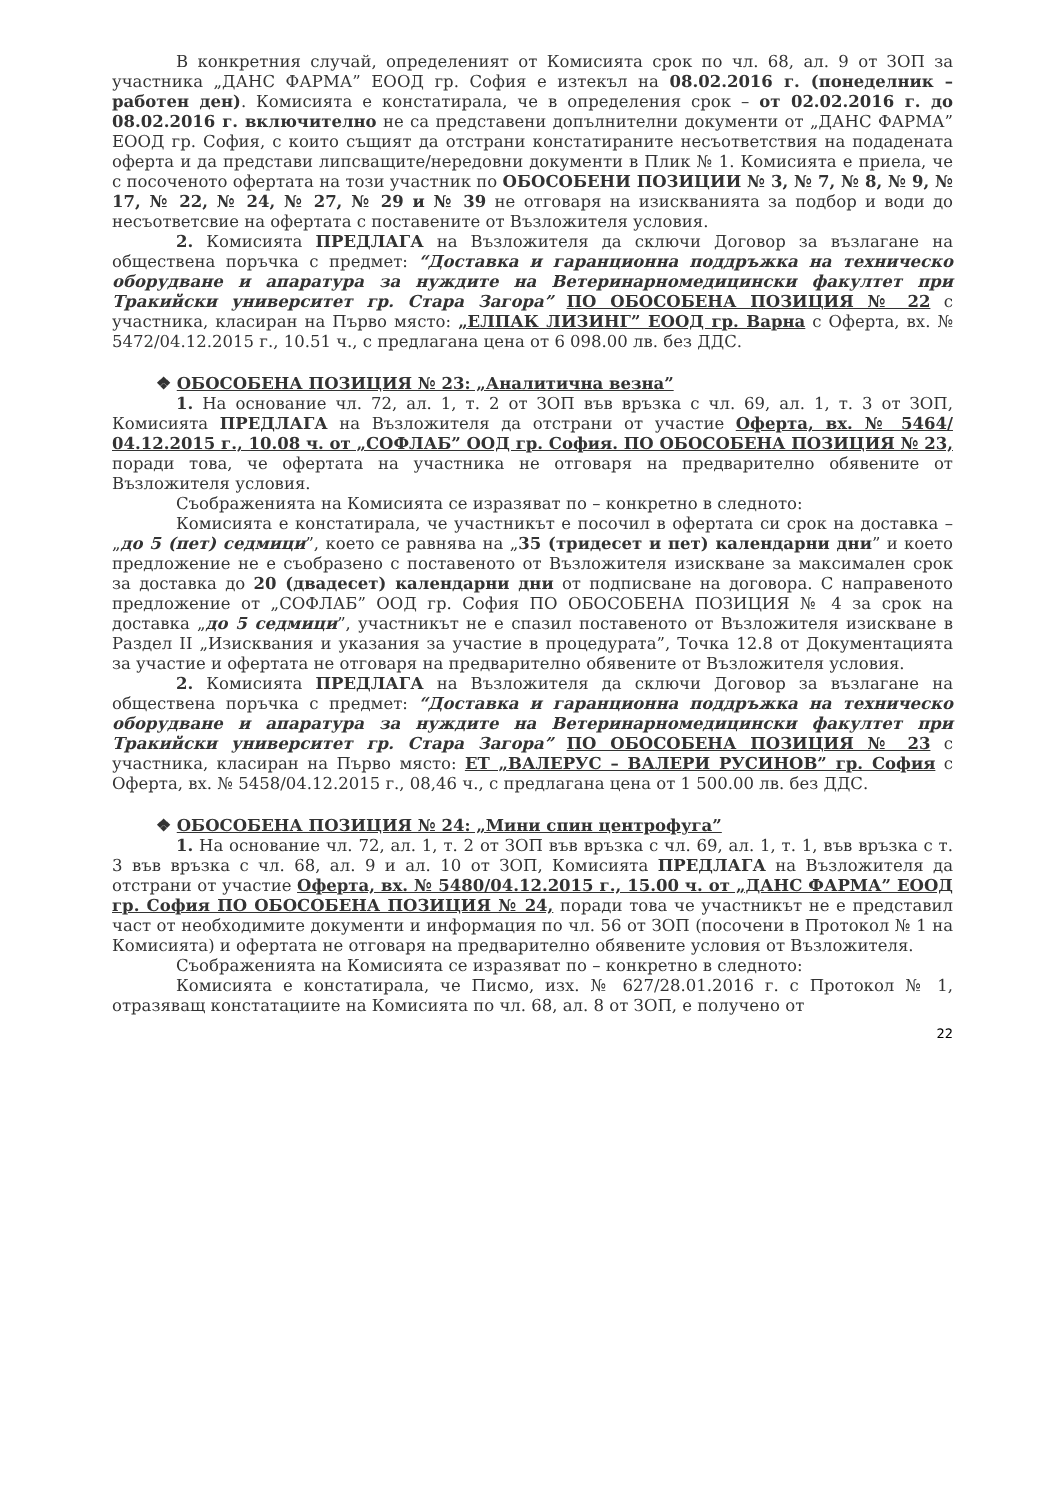В конкретния случай, определеният от Комисията срок по чл. 68, ал. 9 от ЗОП за участника „ДАНС ФАРМА” ЕООД гр. София е изтекъл на 08.02.2016 г. (понеделник – работен ден). Комисията е констатирала, че в определения срок – от 02.02.2016 г. до 08.02.2016 г. включително не са представени допълнителни документи от „ДАНС ФАРМА” ЕООД гр. София, с които същият да отстрани констатираните несъответствия на подадената оферта и да представи липсващите/нередовни документи в Плик № 1. Комисията е приела, че с посоченото офертата на този участник по ОБОСОБЕНИ ПОЗИЦИИ № 3, № 7, № 8, № 9, № 17, № 22, № 24, № 27, № 29 и № 39 не отговаря на изискванията за подбор и води до несъответсвие на офертата с поставените от Възложителя условия.
2. Комисията ПРЕДЛАГА на Възложителя да сключи Договор за възлагане на обществена поръчка с предмет: “Доставка и гаранционна поддръжка на техническо оборудване и апаратура за нуждите на Ветеринарномедицински факултет при Тракийски университет гр. Стара Загора” ПО ОБОСОБЕНА ПОЗИЦИЯ № 22 с участника, класиран на Първо място: „ЕЛПАК ЛИЗИНГ” ЕООД гр. Варна с Оферта, вх. № 5472/04.12.2015 г., 10.51 ч., с предлагана цена от 6 098.00 лв. без ДДС.
❖ ОБОСОБЕНА ПОЗИЦИЯ № 23: „Аналитична везна”
1. На основание чл. 72, ал. 1, т. 2 от ЗОП във връзка с чл. 69, ал. 1, т. 3 от ЗОП, Комисията ПРЕДЛАГА на Възложителя да отстрани от участие Оферта, вх. № 5464/ 04.12.2015 г., 10.08 ч. от „СОФЛАБ” ООД гр. София. ПО ОБОСОБЕНА ПОЗИЦИЯ № 23, поради това, че офертата на участника не отговаря на предварително обявените от Възложителя условия.
Съображенията на Комисията се изразяват по – конкретно в следното:
Комисията е констатирала, че участникът е посочил в офертата си срок на доставка – „до 5 (пет) седмици”, което се равнява на „35 (тридесет и пет) календарни дни” и което предложение не е съобразено с поставеното от Възложителя изискване за максимален срок за доставка до 20 (двадесет) календарни дни от подписване на договора. С направеното предложение от „СОФЛАБ” ООД гр. София ПО ОБОСОБЕНА ПОЗИЦИЯ № 4 за срок на доставка „до 5 седмици”, участникът не е спазил поставеното от Възложителя изискване в Раздел II „Изисквания и указания за участие в процедурата”, Точка 12.8 от Документацията за участие и офертата не отговаря на предварително обявените от Възложителя условия.
2. Комисията ПРЕДЛАГА на Възложителя да сключи Договор за възлагане на обществена поръчка с предмет: “Доставка и гаранционна поддръжка на техническо оборудване и апаратура за нуждите на Ветеринарномедицински факултет при Тракийски университет гр. Стара Загора” ПО ОБОСОБЕНА ПОЗИЦИЯ № 23 с участника, класиран на Първо място: ЕТ „ВАЛЕРУС – ВАЛЕРИ РУСИНОВ” гр. София с Оферта, вх. № 5458/04.12.2015 г., 08,46 ч., с предлагана цена от 1 500.00 лв. без ДДС.
❖ ОБОСОБЕНА ПОЗИЦИЯ № 24: „Мини спин центрофуга”
1. На основание чл. 72, ал. 1, т. 2 от ЗОП във връзка с чл. 69, ал. 1, т. 1, във връзка с т. 3 във връзка с чл. 68, ал. 9 и ал. 10 от ЗОП, Комисията ПРЕДЛАГА на Възложителя да отстрани от участие Оферта, вх. № 5480/04.12.2015 г., 15.00 ч. от „ДАНС ФАРМА” ЕООД гр. София ПО ОБОСОБЕНА ПОЗИЦИЯ № 24, поради това че участникът не е представил част от необходимите документи и информация по чл. 56 от ЗОП (посочени в Протокол № 1 на Комисията) и офертата не отговаря на предварително обявените условия от Възложителя.
Съображенията на Комисията се изразяват по – конкретно в следното:
Комисията е констатирала, че Писмо, изх. № 627/28.01.2016 г. с Протокол № 1, отразяващ констатациите на Комисията по чл. 68, ал. 8 от ЗОП, е получено от
22